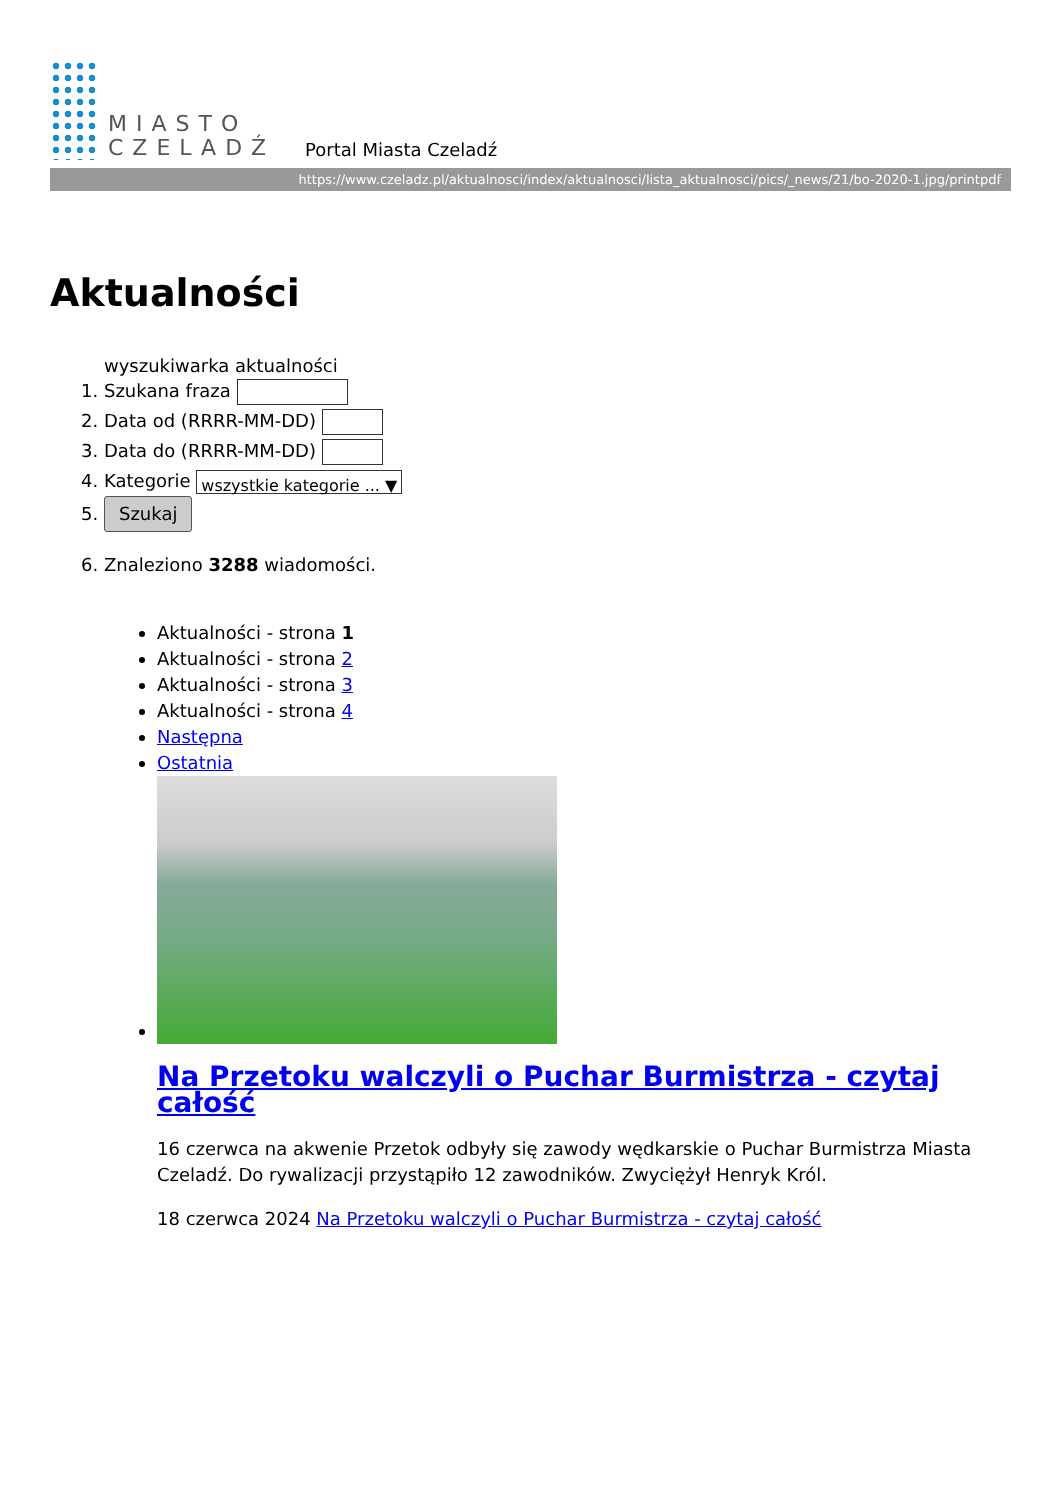MIASTO
CZELADŹ
Portal Miasta Czeladź
https://www.czeladz.pl/aktualnosci/index/aktualnosci/lista_aktualnosci/pics/_news/21/bo-2020-1.jpg/printpdf
Aktualności
wyszukiwarka aktualności
1. Szukana fraza
2. Data od (RRRR-MM-DD)
3. Data do (RRRR-MM-DD)
4. Kategorie wszystkie kategorie ... ▼
5. Szukaj
6. Znaleziono 3288 wiadomości.
Aktualności - strona 1
Aktualności - strona 2
Aktualności - strona 3
Aktualności - strona 4
Następna
Ostatnia
Na Przetoku walczyli o Puchar Burmistrza - czytaj całość
16 czerwca na akwenie Przetok odbyły się zawody wędkarskie o Puchar Burmistrza Miasta Czeladź. Do rywalizacji przystąpiło 12 zawodników. Zwyciężył Henryk Król.
18 czerwca 2024 Na Przetoku walczyli o Puchar Burmistrza - czytaj całość